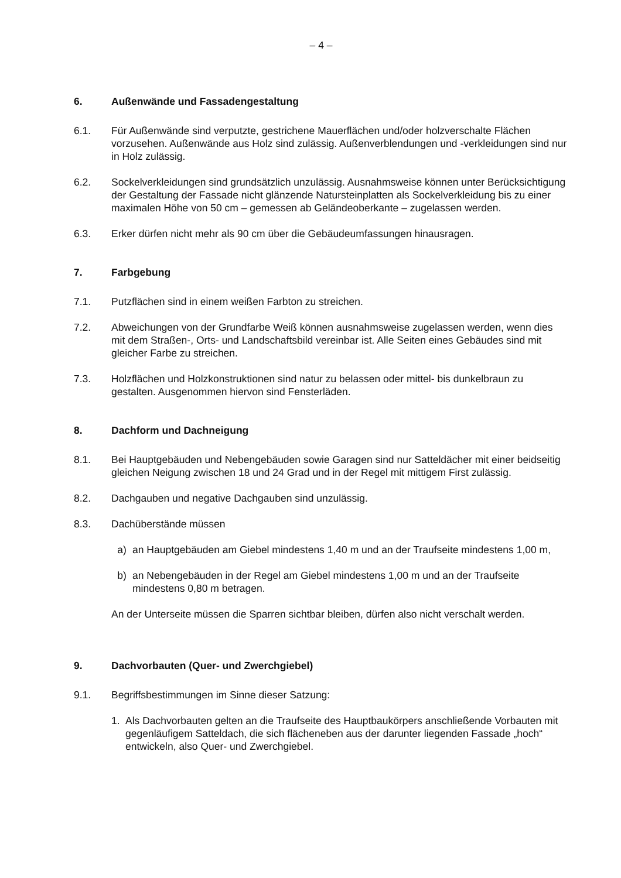– 4 –
6. Außenwände und Fassadengestaltung
6.1. Für Außenwände sind verputzte, gestrichene Mauerflächen und/oder holzverschalte Flächen vorzusehen. Außenwände aus Holz sind zulässig. Außenverblendungen und -verkleidungen sind nur in Holz zulässig.
6.2. Sockelverkleidungen sind grundsätzlich unzulässig. Ausnahmsweise können unter Berücksichtigung der Gestaltung der Fassade nicht glänzende Natursteinplatten als Sockelverkleidung bis zu einer maximalen Höhe von 50 cm – gemessen ab Geländeoberkante – zugelassen werden.
6.3. Erker dürfen nicht mehr als 90 cm über die Gebäudeumfassungen hinausragen.
7. Farbgebung
7.1. Putzflächen sind in einem weißen Farbton zu streichen.
7.2. Abweichungen von der Grundfarbe Weiß können ausnahmsweise zugelassen werden, wenn dies mit dem Straßen-, Orts- und Landschaftsbild vereinbar ist. Alle Seiten eines Gebäudes sind mit gleicher Farbe zu streichen.
7.3. Holzflächen und Holzkonstruktionen sind natur zu belassen oder mittel- bis dunkelbraun zu gestalten. Ausgenommen hiervon sind Fensterläden.
8. Dachform und Dachneigung
8.1. Bei Hauptgebäuden und Nebengebäuden sowie Garagen sind nur Satteldächer mit einer beidseitig gleichen Neigung zwischen 18 und 24 Grad und in der Regel mit mittigem First zulässig.
8.2. Dachgauben und negative Dachgauben sind unzulässig.
8.3. Dachüberstände müssen
a) an Hauptgebäuden am Giebel mindestens 1,40 m und an der Traufseite mindestens 1,00 m,
b) an Nebengebäuden in der Regel am Giebel mindestens 1,00 m und an der Traufseite mindestens 0,80 m betragen.
An der Unterseite müssen die Sparren sichtbar bleiben, dürfen also nicht verschalt werden.
9. Dachvorbauten (Quer- und Zwerchgiebel)
9.1. Begriffsbestimmungen im Sinne dieser Satzung:
1. Als Dachvorbauten gelten an die Traufseite des Hauptbaukörpers anschließende Vorbauten mit gegenläufigem Satteldach, die sich flächeneben aus der darunter liegenden Fassade „hoch“ entwickeln, also Quer- und Zwerchgiebel.